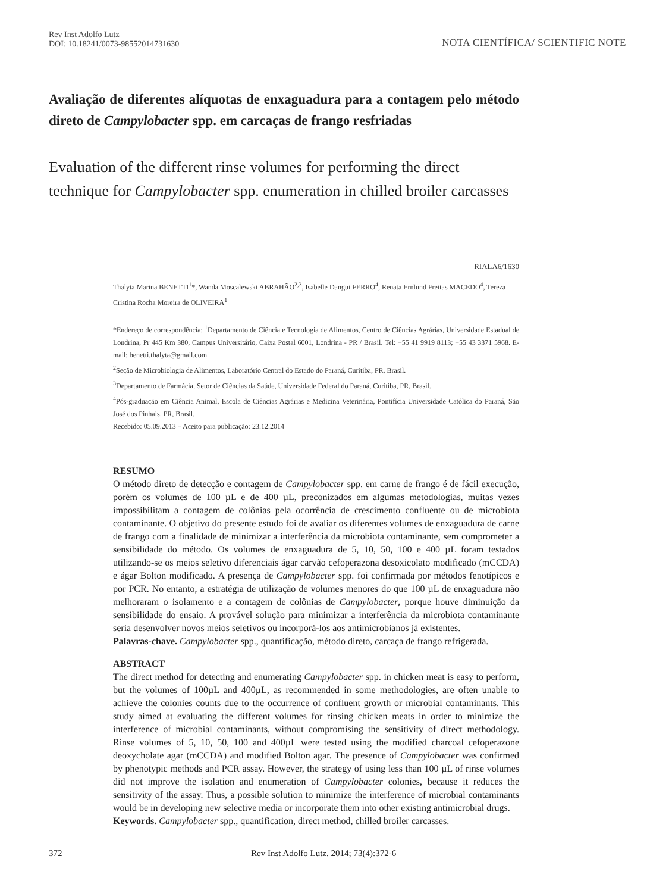Rev Inst Adolfo Lutz
DOI: 10.18241/0073-98552014731630
NOTA CIENTÍFICA/ SCIENTIFIC NOTE
Avaliação de diferentes alíquotas de enxaguadura para a contagem pelo método direto de Campylobacter spp. em carcaças de frango resfriadas
Evaluation of the different rinse volumes for performing the direct technique for Campylobacter spp. enumeration in chilled broiler carcasses
RIALA6/1630
Thalyta Marina BENETTI<sup>1</sup>*, Wanda Moscalewski ABRAHÃO<sup>2,3</sup>, Isabelle Dangui FERRO<sup>4</sup>, Renata Ernlund Freitas MACEDO<sup>4</sup>, Tereza Cristina Rocha Moreira de OLIVEIRA<sup>1</sup>
*Endereço de correspondência: <sup>1</sup>Departamento de Ciência e Tecnologia de Alimentos, Centro de Ciências Agrárias, Universidade Estadual de Londrina, Pr 445 Km 380, Campus Universitário, Caixa Postal 6001, Londrina - PR / Brasil. Tel: +55 41 9919 8113; +55 43 3371 5968. E-mail: benetti.thalyta@gmail.com
<sup>2</sup> Seção de Microbiologia de Alimentos, Laboratório Central do Estado do Paraná, Curitiba, PR, Brasil.
<sup>3</sup> Departamento de Farmácia, Setor de Ciências da Saúde, Universidade Federal do Paraná, Curitiba, PR, Brasil.
<sup>4</sup> Pós-graduação em Ciência Animal, Escola de Ciências Agrárias e Medicina Veterinária, Pontifícia Universidade Católica do Paraná, São José dos Pinhais, PR, Brasil.
Recebido: 05.09.2013 – Aceito para publicação: 23.12.2014
RESUMO
O método direto de detecção e contagem de Campylobacter spp. em carne de frango é de fácil execução, porém os volumes de 100 µL e de 400 µL, preconizados em algumas metodologias, muitas vezes impossibilitam a contagem de colônias pela ocorrência de crescimento confluente ou de microbiota contaminante. O objetivo do presente estudo foi de avaliar os diferentes volumes de enxaguadura de carne de frango com a finalidade de minimizar a interferência da microbiota contaminante, sem comprometer a sensibilidade do método. Os volumes de enxaguadura de 5, 10, 50, 100 e 400 µL foram testados utilizando-se os meios seletivo diferenciais ágar carvão cefoperazona desoxicolato modificado (mCCDA) e ágar Bolton modificado. A presença de Campylobacter spp. foi confirmada por métodos fenotípicos e por PCR. No entanto, a estratégia de utilização de volumes menores do que 100 µL de enxaguadura não melhoraram o isolamento e a contagem de colônias de Campylobacter, porque houve diminuição da sensibilidade do ensaio. A provável solução para minimizar a interferência da microbiota contaminante seria desenvolver novos meios seletivos ou incorporá-los aos antimicrobianos já existentes.
Palavras-chave. Campylobacter spp., quantificação, método direto, carcaça de frango refrigerada.
ABSTRACT
The direct method for detecting and enumerating Campylobacter spp. in chicken meat is easy to perform, but the volumes of 100µL and 400µL, as recommended in some methodologies, are often unable to achieve the colonies counts due to the occurrence of confluent growth or microbial contaminants. This study aimed at evaluating the different volumes for rinsing chicken meats in order to minimize the interference of microbial contaminants, without compromising the sensitivity of direct methodology. Rinse volumes of 5, 10, 50, 100 and 400µL were tested using the modified charcoal cefoperazone deoxycholate agar (mCCDA) and modified Bolton agar. The presence of Campylobacter was confirmed by phenotypic methods and PCR assay. However, the strategy of using less than 100 µL of rinse volumes did not improve the isolation and enumeration of Campylobacter colonies, because it reduces the sensitivity of the assay. Thus, a possible solution to minimize the interference of microbial contaminants would be in developing new selective media or incorporate them into other existing antimicrobial drugs.
Keywords. Campylobacter spp., quantification, direct method, chilled broiler carcasses.
372 Rev Inst Adolfo Lutz. 2014; 73(4):372-6